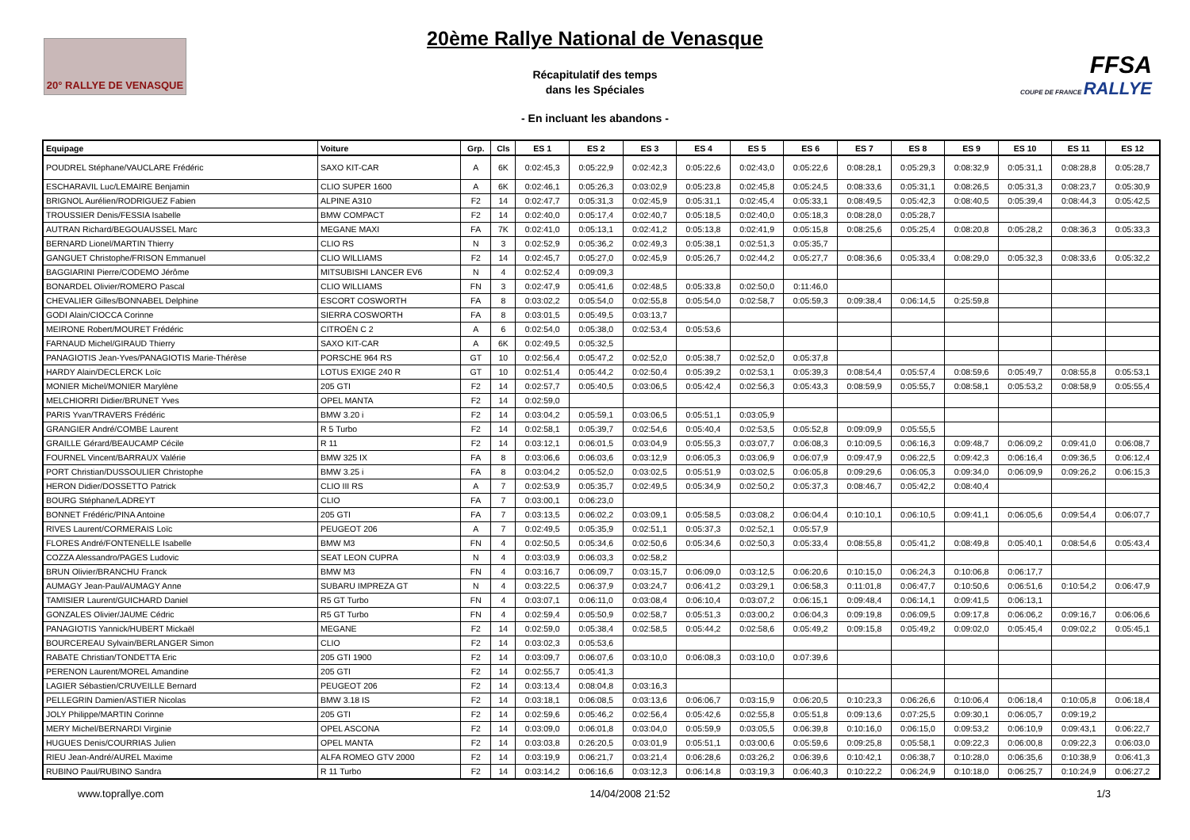20° RALLYE DE VENASQUE
20ème Rallye National de Venasque
Récapitulatif des temps
dans les Spéciales
- En incluant les abandons -
FFSA
COUPE DE FRANCE RALLYE
| Equipage | Voiture | Grp. | Cls | ES 1 | ES 2 | ES 3 | ES 4 | ES 5 | ES 6 | ES 7 | ES 8 | ES 9 | ES 10 | ES 11 | ES 12 |
| --- | --- | --- | --- | --- | --- | --- | --- | --- | --- | --- | --- | --- | --- | --- | --- |
| POUDREL Stéphane/VAUCLARE Frédéric | SAXO KIT-CAR | A | 6K | 0:02:45,3 | 0:05:22,9 | 0:02:42,3 | 0:05:22,6 | 0:02:43,0 | 0:05:22,6 | 0:08:28,1 | 0:05:29,3 | 0:08:32,9 | 0:05:31,1 | 0:08:28,8 | 0:05:28,7 |
| ESCHARAVIL Luc/LEMAIRE Benjamin | CLIO SUPER 1600 | A | 6K | 0:02:46,1 | 0:05:26,3 | 0:03:02,9 | 0:05:23,8 | 0:02:45,8 | 0:05:24,5 | 0:08:33,6 | 0:05:31,1 | 0:08:26,5 | 0:05:31,3 | 0:08:23,7 | 0:05:30,9 |
| BRIGNOL Aurélien/RODRIGUEZ Fabien | ALPINE A310 | F2 | 14 | 0:02:47,7 | 0:05:31,3 | 0:02:45,9 | 0:05:31,1 | 0:02:45,4 | 0:05:33,1 | 0:08:49,5 | 0:05:42,3 | 0:08:40,5 | 0:05:39,4 | 0:08:44,3 | 0:05:42,5 |
| TROUSSIER Denis/FESSIA Isabelle | BMW COMPACT | F2 | 14 | 0:02:40,0 | 0:05:17,4 | 0:02:40,7 | 0:05:18,5 | 0:02:40,0 | 0:05:18,3 | 0:08:28,0 | 0:05:28,7 | | | | |
| AUTRAN Richard/BEGOUAUSSEL Marc | MEGANE MAXI | FA | 7K | 0:02:41,0 | 0:05:13,1 | 0:02:41,2 | 0:05:13,8 | 0:02:41,9 | 0:05:15,8 | 0:08:25,6 | 0:05:25,4 | 0:08:20,8 | 0:05:28,2 | 0:08:36,3 | 0:05:33,3 |
| BERNARD Lionel/MARTIN Thierry | CLIO RS | N | 3 | 0:02:52,9 | 0:05:36,2 | 0:02:49,3 | 0:05:38,1 | 0:02:51,3 | 0:05:35,7 | | | | | | |
| GANGUET Christophe/FRISON Emmanuel | CLIO WILLIAMS | F2 | 14 | 0:02:45,7 | 0:05:27,0 | 0:02:45,9 | 0:05:26,7 | 0:02:44,2 | 0:05:27,7 | 0:08:36,6 | 0:05:33,4 | 0:08:29,0 | 0:05:32,3 | 0:08:33,6 | 0:05:32,2 |
| BAGGIARINI Pierre/CODEMO Jérôme | MITSUBISHI LANCER EV6 | N | 4 | 0:02:52,4 | 0:09:09,3 | | | | | | | | | | |
| BONARDEL Olivier/ROMERO Pascal | CLIO WILLIAMS | FN | 3 | 0:02:47,9 | 0:05:41,6 | 0:02:48,5 | 0:05:33,8 | 0:02:50,0 | 0:11:46,0 | | | | | | |
| CHEVALIER Gilles/BONNABEL Delphine | ESCORT COSWORTH | FA | 8 | 0:03:02,2 | 0:05:54,0 | 0:02:55,8 | 0:05:54,0 | 0:02:58,7 | 0:05:59,3 | 0:09:38,4 | 0:06:14,5 | 0:25:59,8 | | | |
| GODI Alain/CIOCCA Corinne | SIERRA COSWORTH | FA | 8 | 0:03:01,5 | 0:05:49,5 | 0:03:13,7 | | | | | | | | | |
| MEIRONE Robert/MOURET Frédéric | CITROËN C 2 | A | 6 | 0:02:54,0 | 0:05:38,0 | 0:02:53,4 | 0:05:53,6 | | | | | | | | |
| FARNAUD Michel/GIRAUD Thierry | SAXO KIT-CAR | A | 6K | 0:02:49,5 | 0:05:32,5 | | | | | | | | | | |
| PANAGIOTIS Jean-Yves/PANAGIOTIS Marie-Thérèse | PORSCHE 964 RS | GT | 10 | 0:02:56,4 | 0:05:47,2 | 0:02:52,0 | 0:05:38,7 | 0:02:52,0 | 0:05:37,8 | | | | | | |
| HARDY Alain/DECLERCK Loïc | LOTUS EXIGE 240 R | GT | 10 | 0:02:51,4 | 0:05:44,2 | 0:02:50,4 | 0:05:39,2 | 0:02:53,1 | 0:05:39,3 | 0:08:54,4 | 0:05:57,4 | 0:08:59,6 | 0:05:49,7 | 0:08:55,8 | 0:05:53,1 |
| MONIER Michel/MONIER Marylène | 205 GTI | F2 | 14 | 0:02:57,7 | 0:05:40,5 | 0:03:06,5 | 0:05:42,4 | 0:02:56,3 | 0:05:43,3 | 0:08:59,9 | 0:05:55,7 | 0:08:58,1 | 0:05:53,2 | 0:08:58,9 | 0:05:55,4 |
| MELCHIORRI Didier/BRUNET Yves | OPEL MANTA | F2 | 14 | 0:02:59,0 | | | | | | | | | | | |
| PARIS Yvan/TRAVERS Frédéric | BMW 3.20 i | F2 | 14 | 0:03:04,2 | 0:05:59,1 | 0:03:06,5 | 0:05:51,1 | 0:03:05,9 | | | | | | | |
| GRANGIER André/COMBE Laurent | R 5 Turbo | F2 | 14 | 0:02:58,1 | 0:05:39,7 | 0:02:54,6 | 0:05:40,4 | 0:02:53,5 | 0:05:52,8 | 0:09:09,9 | 0:05:55,5 | | | | |
| GRAILLE Gérard/BEAUCAMP Cécile | R 11 | F2 | 14 | 0:03:12,1 | 0:06:01,5 | 0:03:04,9 | 0:05:55,3 | 0:03:07,7 | 0:06:08,3 | 0:10:09,5 | 0:06:16,3 | 0:09:48,7 | 0:06:09,2 | 0:09:41,0 | 0:06:08,7 |
| FOURNEL Vincent/BARRAUX Valérie | BMW 325 IX | FA | 8 | 0:03:06,6 | 0:06:03,6 | 0:03:12,9 | 0:06:05,3 | 0:03:06,9 | 0:06:07,9 | 0:09:47,9 | 0:06:22,5 | 0:09:42,3 | 0:06:16,4 | 0:09:36,5 | 0:06:12,4 |
| PORT Christian/DUSSOULIER Christophe | BMW 3.25 i | FA | 8 | 0:03:04,2 | 0:05:52,0 | 0:03:02,5 | 0:05:51,9 | 0:03:02,5 | 0:06:05,8 | 0:09:29,6 | 0:06:05,3 | 0:09:34,0 | 0:06:09,9 | 0:09:26,2 | 0:06:15,3 |
| HERON Didier/DOSSETTO Patrick | CLIO III RS | A | 7 | 0:02:53,9 | 0:05:35,7 | 0:02:49,5 | 0:05:34,9 | 0:02:50,2 | 0:05:37,3 | 0:08:46,7 | 0:05:42,2 | 0:08:40,4 | | | |
| BOURG Stéphane/LADREYT | CLIO | FA | 7 | 0:03:00,1 | 0:06:23,0 | | | | | | | | | | |
| BONNET Frédéric/PINA Antoine | 205 GTI | FA | 7 | 0:03:13,5 | 0:06:02,2 | 0:03:09,1 | 0:05:58,5 | 0:03:08,2 | 0:06:04,4 | 0:10:10,1 | 0:06:10,5 | 0:09:41,1 | 0:06:05,6 | 0:09:54,4 | 0:06:07,7 |
| RIVES Laurent/CORMERAIS Loïc | PEUGEOT 206 | A | 7 | 0:02:49,5 | 0:05:35,9 | 0:02:51,1 | 0:05:37,3 | 0:02:52,1 | 0:05:57,9 | | | | | | |
| FLORES André/FONTENELLE Isabelle | BMW M3 | FN | 4 | 0:02:50,5 | 0:05:34,6 | 0:02:50,6 | 0:05:34,6 | 0:02:50,3 | 0:05:33,4 | 0:08:55,8 | 0:05:41,2 | 0:08:49,8 | 0:05:40,1 | 0:08:54,6 | 0:05:43,4 |
| COZZA Alessandro/PAGES Ludovic | SEAT LEON CUPRA | N | 4 | 0:03:03,9 | 0:06:03,3 | 0:02:58,2 | | | | | | | | | |
| BRUN Olivier/BRANCHU Franck | BMW M3 | FN | 4 | 0:03:16,7 | 0:06:09,7 | 0:03:15,7 | 0:06:09,0 | 0:03:12,5 | 0:06:20,6 | 0:10:15,0 | 0:06:24,3 | 0:10:06,8 | 0:06:17,7 | | |
| AUMAGY Jean-Paul/AUMAGY Anne | SUBARU IMPREZA GT | N | 4 | 0:03:22,5 | 0:06:37,9 | 0:03:24,7 | 0:06:41,2 | 0:03:29,1 | 0:06:58,3 | 0:11:01,8 | 0:06:47,7 | 0:10:50,6 | 0:06:51,6 | 0:10:54,2 | 0:06:47,9 |
| TAMISIER Laurent/GUICHARD Daniel | R5 GT Turbo | FN | 4 | 0:03:07,1 | 0:06:11,0 | 0:03:08,4 | 0:06:10,4 | 0:03:07,2 | 0:06:15,1 | 0:09:48,4 | 0:06:14,1 | 0:09:41,5 | 0:06:13,1 | | |
| GONZALES Olivier/JAUME Cédric | R5 GT Turbo | FN | 4 | 0:02:59,4 | 0:05:50,9 | 0:02:58,7 | 0:05:51,3 | 0:03:00,2 | 0:06:04,3 | 0:09:19,8 | 0:06:09,5 | 0:09:17,8 | 0:06:06,2 | 0:09:16,7 | 0:06:06,6 |
| PANAGIOTIS Yannick/HUBERT Mickaël | MEGANE | F2 | 14 | 0:02:59,0 | 0:05:38,4 | 0:02:58,5 | 0:05:44,2 | 0:02:58,6 | 0:05:49,2 | 0:09:15,8 | 0:05:49,2 | 0:09:02,0 | 0:05:45,4 | 0:09:02,2 | 0:05:45,1 |
| BOURCEREAU Sylvain/BERLANGER Simon | CLIO | F2 | 14 | 0:03:02,3 | 0:05:53,6 | | | | | | | | | | |
| RABATE Christian/TONDETTA Eric | 205 GTI 1900 | F2 | 14 | 0:03:09,7 | 0:06:07,6 | 0:03:10,0 | 0:06:08,3 | 0:03:10,0 | 0:07:39,6 | | | | | | |
| PERENON Laurent/MOREL Amandine | 205 GTI | F2 | 14 | 0:02:55,7 | 0:05:41,3 | | | | | | | | | | |
| LAGIER Sébastien/CRUVEILLE Bernard | PEUGEOT 206 | F2 | 14 | 0:03:13,4 | 0:08:04,8 | 0:03:16,3 | | | | | | | | | |
| PELLEGRIN Damien/ASTIER Nicolas | BMW 3.18 IS | F2 | 14 | 0:03:18,1 | 0:06:08,5 | 0:03:13,6 | 0:06:06,7 | 0:03:15,9 | 0:06:20,5 | 0:10:23,3 | 0:06:26,6 | 0:10:06,4 | 0:06:18,4 | 0:10:05,8 | 0:06:18,4 |
| JOLY Philippe/MARTIN Corinne | 205 GTI | F2 | 14 | 0:02:59,6 | 0:05:46,2 | 0:02:56,4 | 0:05:42,6 | 0:02:55,8 | 0:05:51,8 | 0:09:13,6 | 0:07:25,5 | 0:09:30,1 | 0:06:05,7 | 0:09:19,2 | |
| MERY Michel/BERNARDI Virginie | OPEL ASCONA | F2 | 14 | 0:03:09,0 | 0:06:01,8 | 0:03:04,0 | 0:05:59,9 | 0:03:05,5 | 0:06:39,8 | 0:10:16,0 | 0:06:15,0 | 0:09:53,2 | 0:06:10,9 | 0:09:43,1 | 0:06:22,7 |
| HUGUES Denis/COURRIAS Julien | OPEL MANTA | F2 | 14 | 0:03:03,8 | 0:26:20,5 | 0:03:01,9 | 0:05:51,1 | 0:03:00,6 | 0:05:59,6 | 0:09:25,8 | 0:05:58,1 | 0:09:22,3 | 0:06:00,8 | 0:09:22,3 | 0:06:03,0 |
| RIEU Jean-André/AUREL Maxime | ALFA ROMEO GTV 2000 | F2 | 14 | 0:03:19,9 | 0:06:21,7 | 0:03:21,4 | 0:06:28,6 | 0:03:26,2 | 0:06:39,6 | 0:10:42,1 | 0:06:38,7 | 0:10:28,0 | 0:06:35,6 | 0:10:38,9 | 0:06:41,3 |
| RUBINO Paul/RUBINO Sandra | R 11 Turbo | F2 | 14 | 0:03:14,2 | 0:06:16,6 | 0:03:12,3 | 0:06:14,8 | 0:03:19,3 | 0:06:40,3 | 0:10:22,2 | 0:06:24,9 | 0:10:18,0 | 0:06:25,7 | 0:10:24,9 | 0:06:27,2 |
www.toprallye.com 14/04/2008 21:52 1/3